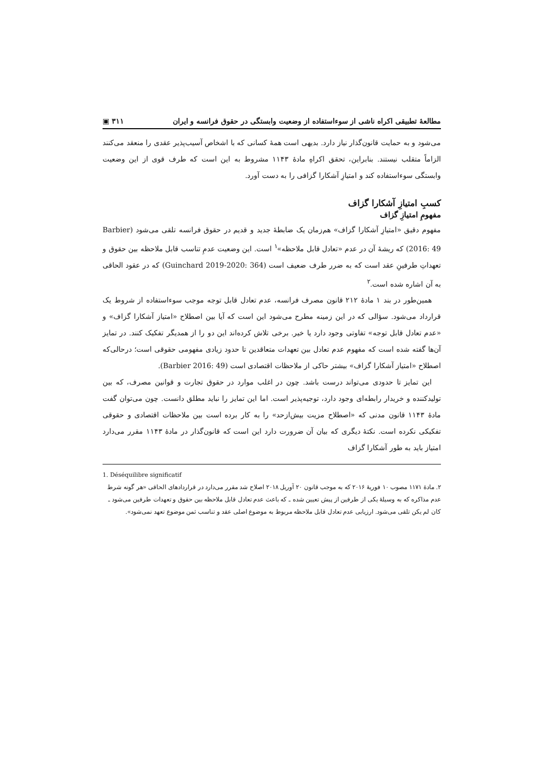مطالعهٔ تطبیقی اکراه ناشی از سوءاستفاده از وضعیت وابستگی در حقوق فرانسه و ایران ۳۱۱ ▣
می‌شود و به حمایت قانون‌گذار نیاز دارد. بدیهی است همهٔ کسانی که با اشخاص آسیب‌پذیر عقدی را منعقد می‌کنند الزاماً متقلب نیستند. بنابراین، تحقق اکراهِ مادهٔ ۱۱۴۳ مشروط به این است که طرف قوی از این وضعیت وابستگی سوءاستفاده کند و امتیازِ آشکارا گزافی را به دست آورد.
کسبِ امتیازِ آشکارا گزاف
مفهومِ امتیازِ گزاف
مفهوم دقیق «امتیازِ آشکارا گزاف» هم‌زمان یک ضابطهٔ جدید و قدیم در حقوق فرانسه تلقی می‌شود (Barbier 2016: 49) که ریشهٔ آن در عدم «تعادل قابل ملاحظه»<sup>۱</sup> است. این وضعیت عدمِ تناسب قابل ملاحظه بین حقوق و تعهداتِ طرفینِ عقد است که به ضرر طرف ضعیف است (Guinchard 2019-2020: 364) که در عقود الحاقی به آن اشاره شده است.<sup>۲</sup>
همین‌طور در بند ۱ مادهٔ ۲۱۲ قانون مصرف فرانسه، عدم تعادل قابل توجه موجب سوءاستفاده از شروط یک قرارداد می‌شود. سؤالی که در این زمینه مطرح می‌شود این است که آیا بین اصطلاح «امتیاز آشکارا گزاف» و «عدم تعادل قابل توجه» تفاوتی وجود دارد یا خیر. برخی تلاش کرده‌اند این دو را از همدیگر تفکیک کنند. در تمایز آن‌ها گفته شده است که مفهوم عدم تعادل بین تعهدات متعاقدین تا حدود زیادی مفهومی حقوقی است؛ درحالی‌که اصطلاح «امتیاز آشکارا گزاف» بیشتر حاکی از ملاحظات اقتصادی است (Barbier 2016: 49).
این تمایز تا حدودی می‌تواند درست باشد. چون در اغلب موارد در حقوق تجارت و قوانین مصرف، که بین تولیدکننده و خریدار رابطه‌ای وجود دارد، توجیه‌پذیر است. اما این تمایز را نباید مطلق دانست. چون می‌توان گفت مادهٔ ۱۱۴۳ قانون مدنی که «اصطلاح مزیت بیش‌ازحد» را به کار برده است بین ملاحظات اقتصادی و حقوقی تفکیکی نکرده است. نکتهٔ دیگری که بیان آن ضرورت دارد این است که قانون‌گذار در مادهٔ ۱۱۴۳ مقرر می‌دارد امتیاز باید به طور آشکارا گزاف
1. Déséquilibre significatif
۲. مادهٔ ۱۱۷۱ مصوب ۱۰ فوریهٔ ۲۰۱۶ که به موجب قانون ۲۰ آوریل ۲۰۱۸ اصلاح شد مقرر می‌دارد در قراردادهای الحاقی «هر گونه شرط عدم مذاکره که به وسیلهٔ یکی از طرفین از پیش تعیین شده ـ که باعث عدم تعادل قابل ملاحظه بین حقوق و تعهدات طرفین می‌شود ـ کان لم یکن تلقی می‌شود. ارزیابی عدم تعادل قابل ملاحظه مربوط به موضوع اصلی عقد و تناسب ثمن موضوع تعهد نمی‌شود».